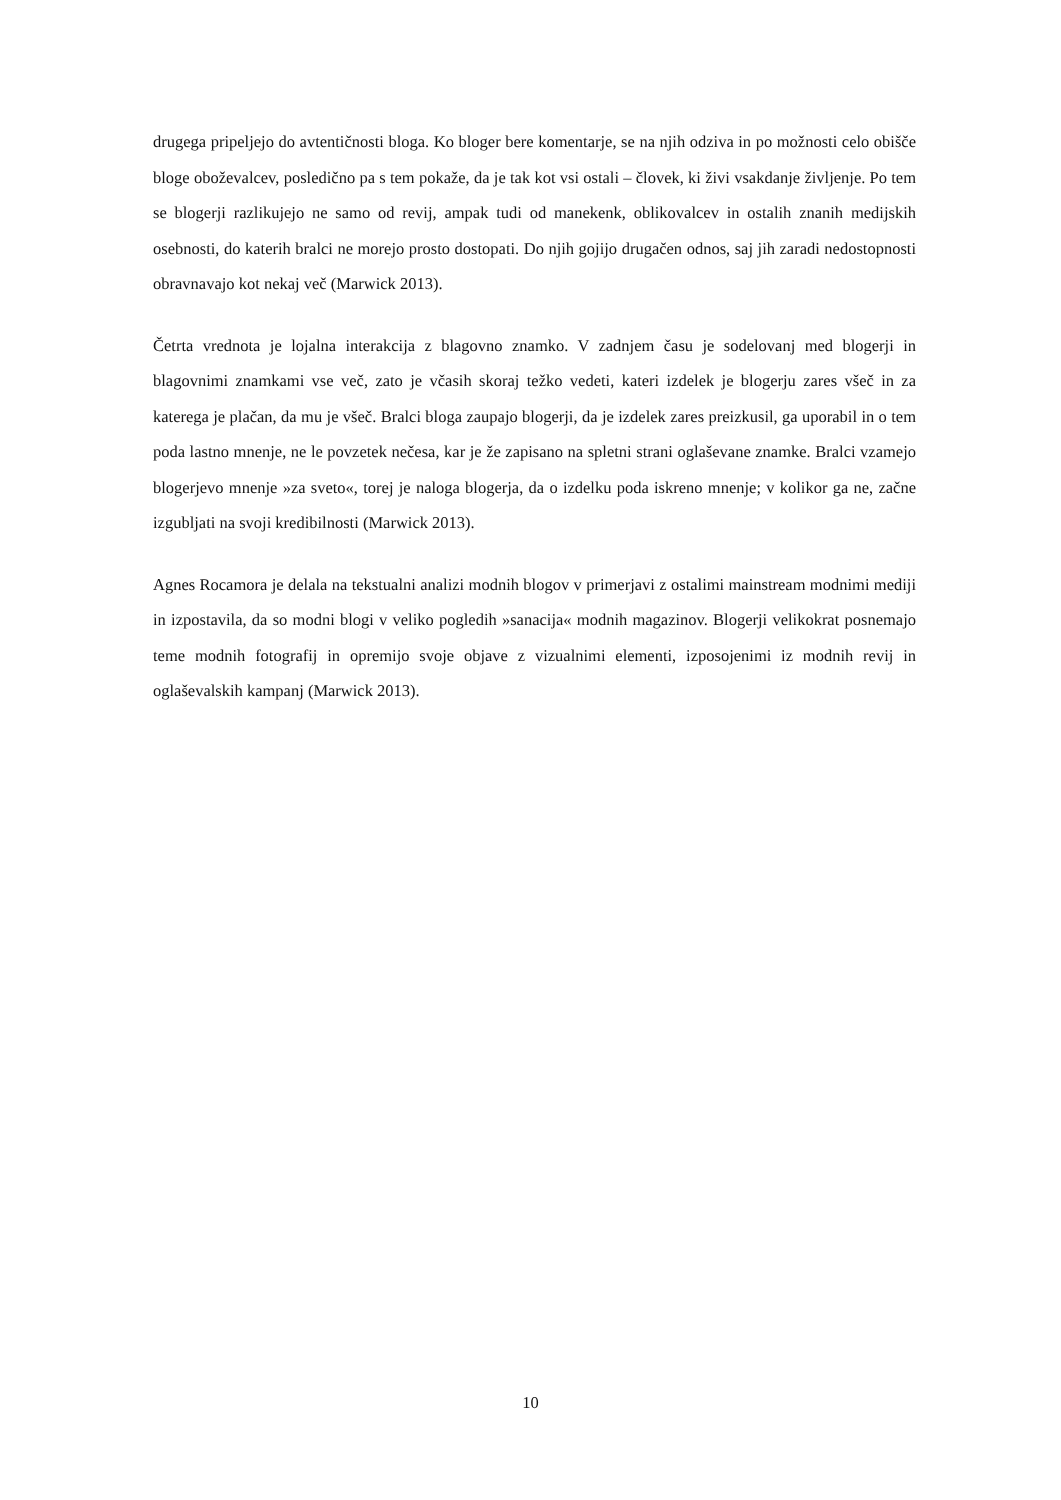drugega pripeljejo do avtentičnosti bloga. Ko bloger bere komentarje, se na njih odziva in po možnosti celo obišče bloge oboževalcev, posledično pa s tem pokaže, da je tak kot vsi ostali – človek, ki živi vsakdanje življenje. Po tem se blogerji razlikujejo ne samo od revij, ampak tudi od manekenk, oblikovalcev in ostalih znanih medijskih osebnosti, do katerih bralci ne morejo prosto dostopati. Do njih gojijo drugačen odnos, saj jih zaradi nedostopnosti obravnavajo kot nekaj več (Marwick 2013).
Četrta vrednota je lojalna interakcija z blagovno znamko. V zadnjem času je sodelovanj med blogerji in blagovnimi znamkami vse več, zato je včasih skoraj težko vedeti, kateri izdelek je blogerju zares všeč in za katerega je plačan, da mu je všeč. Bralci bloga zaupajo blogerji, da je izdelek zares preizkusil, ga uporabil in o tem poda lastno mnenje, ne le povzetek nečesa, kar je že zapisano na spletni strani oglaševane znamke. Bralci vzamejo blogerjevo mnenje »za sveto«, torej je naloga blogerja, da o izdelku poda iskreno mnenje; v kolikor ga ne, začne izgubljati na svoji kredibilnosti (Marwick 2013).
Agnes Rocamora je delala na tekstualni analizi modnih blogov v primerjavi z ostalimi mainstream modnimi mediji in izpostavila, da so modni blogi v veliko pogledih »sanacija« modnih magazinov. Blogerji velikokrat posnemajo teme modnih fotografij in opremijo svoje objave z vizualnimi elementi, izposojenimi iz modnih revij in oglaševalskih kampanj (Marwick 2013).
10